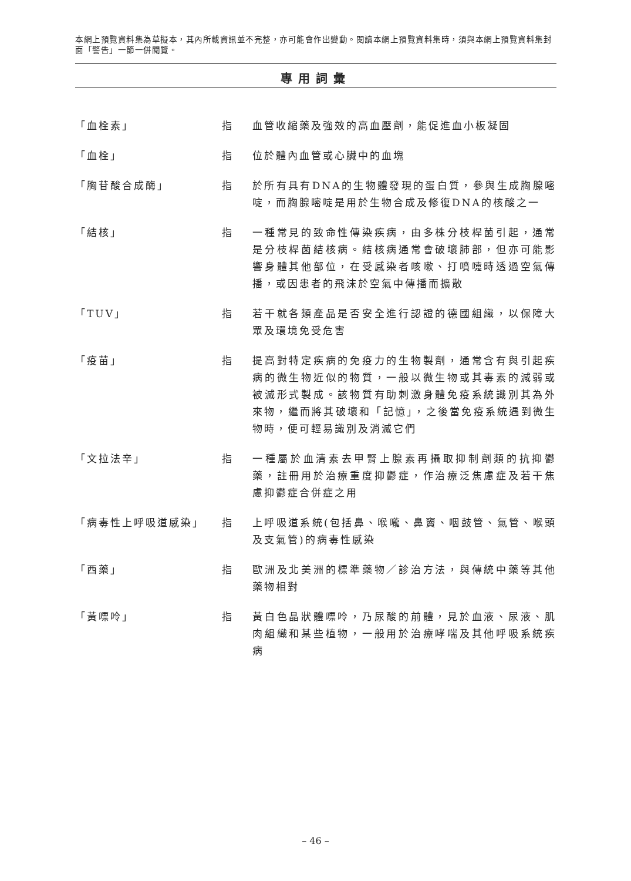本網上預覽資料集為草擬本，其內所載資訊並不完整，亦可能會作出變動。閱讀本網上預覽資料集時，須與本網上預覽資料集封面「警告」一節一併閱覽。
專用詞彙
「血栓素」 指 血管收縮藥及強效的高血壓劑，能促進血小板凝固
「血栓」 指 位於體內血管或心臟中的血塊
「胸苷酸合成酶」 指 於所有具有DNA的生物體發現的蛋白質，參與生成胸腺嘧啶，而胸腺嘧啶是用於生物合成及修復DNA的核酸之一
「結核」 指 一種常見的致命性傳染疾病，由多株分枝桿菌引起，通常是分枝桿菌結核病。結核病通常會破壞肺部，但亦可能影響身體其他部位，在受感染者咳嗽、打噴嚏時透過空氣傳播，或因患者的飛沫於空氣中傳播而擴散
「TUV」 指 若干就各類產品是否安全進行認證的德國組織，以保障大眾及環境免受危害
「疫苗」 指 提高對特定疾病的免疫力的生物製劑，通常含有與引起疾病的微生物近似的物質，一般以微生物或其毒素的減弱或被滅形式製成。該物質有助刺激身體免疫系統識別其為外來物，繼而將其破壞和「記憶」，之後當免疫系統遇到微生物時，便可輕易識別及消滅它們
「文拉法辛」 指 一種屬於血清素去甲腎上腺素再攝取抑制劑類的抗抑鬱藥，註冊用於治療重度抑鬱症，作治療泛焦慮症及若干焦慮抑鬱症合併症之用
「病毒性上呼吸道感染」 指 上呼吸道系統(包括鼻、喉嚨、鼻竇、咽鼓管、氣管、喉頭及支氣管)的病毒性感染
「西藥」 指 歐洲及北美洲的標準藥物／診治方法，與傳統中藥等其他藥物相對
「黃嘌呤」 指 黃白色晶狀體嘌呤，乃尿酸的前體，見於血液、尿液、肌肉組織和某些植物，一般用於治療哮喘及其他呼吸系統疾病
– 46 –